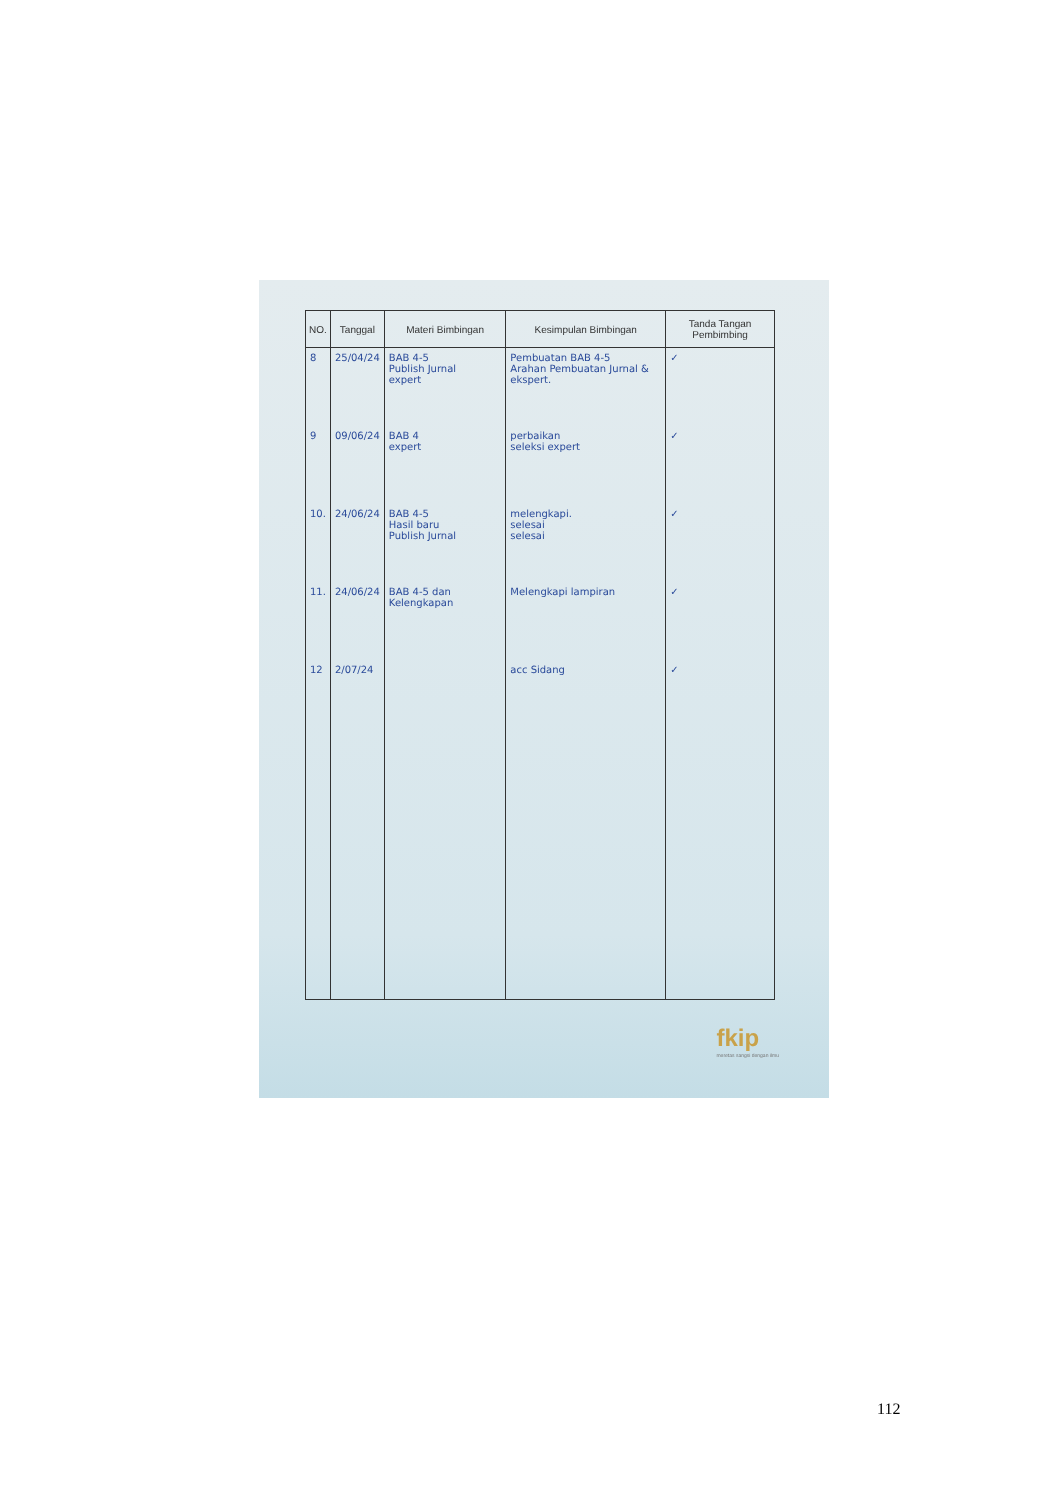| NO. | Tanggal | Materi Bimbingan | Kesimpulan Bimbingan | Tanda Tangan Pembimbing |
| --- | --- | --- | --- | --- |
| 8 | 25/04/24 | BAB 4-5 Publish Jurnal expert | Pembuatan BAB 4-5 Arahan Pembuatan Jurnal & ekspert. | ✓ |
| 9 | 09/06/24 | BAB 4 expert | perbaikan seleksi expert | ✓ |
| 10. | 24/06/24 | BAB 4-5 Hasil baru Publish Jurnal | melengkapi. selesai selesai | ✓ |
| 11. | 24/06/24 | BAB 4-5 dan Kelengkapan | Melengkapi lampiran | ✓ |
| 12 | 2/07/24 | | acc Sidang | ✓ |
fkip
meretas sangsi dengan ilmu
112